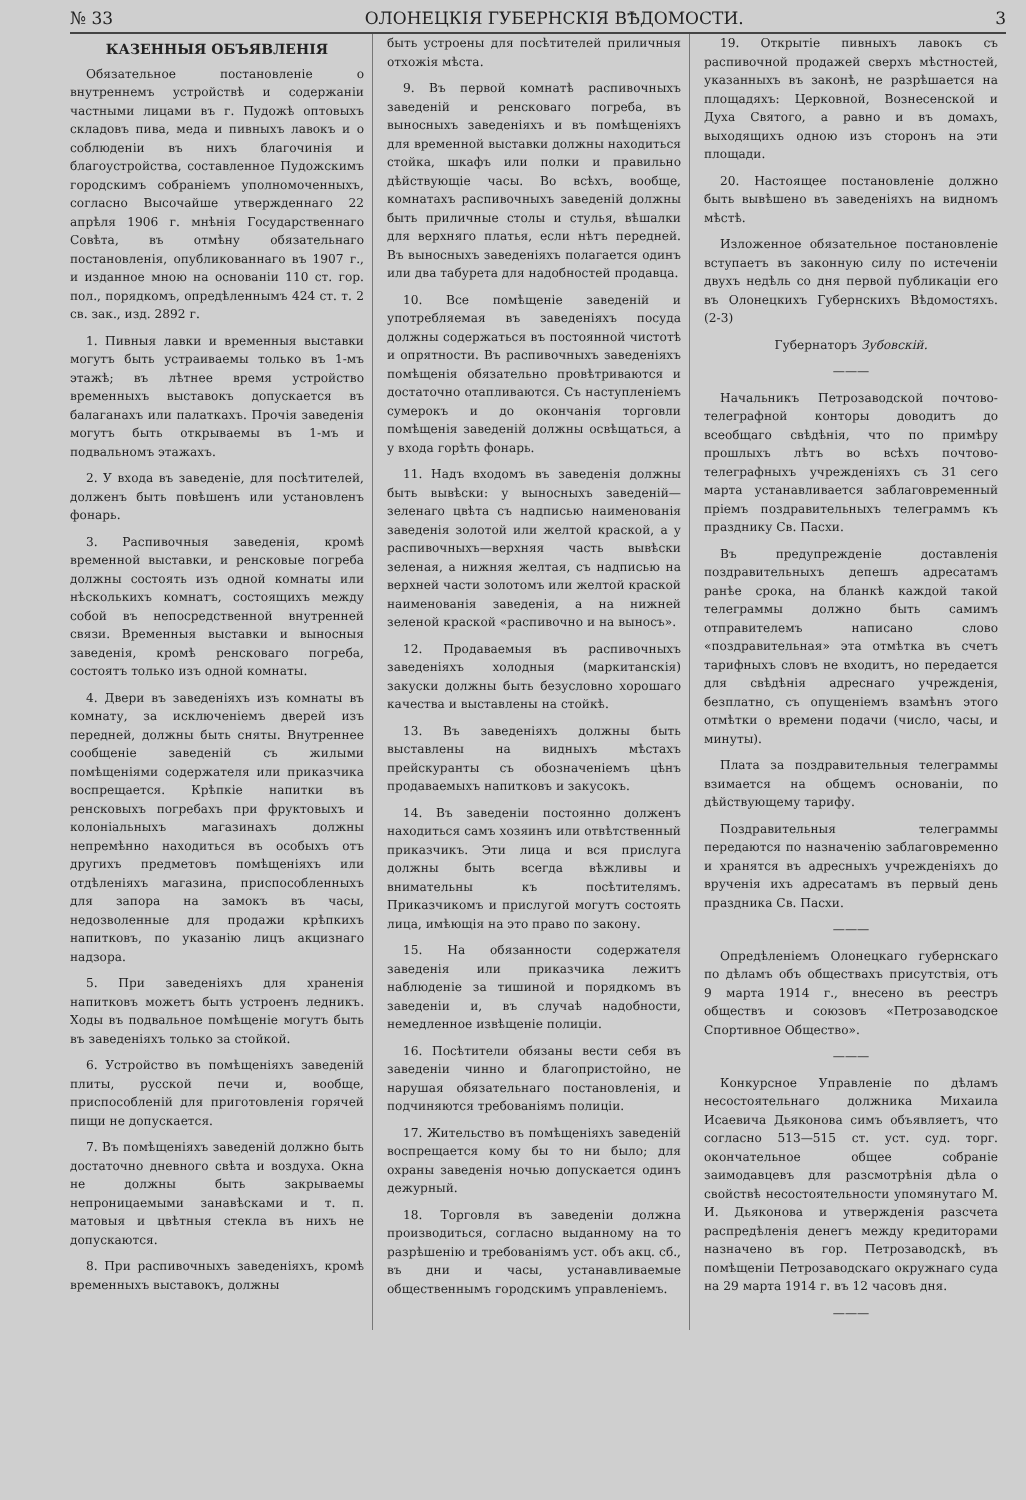№ 33 ОЛОНЕЦКІЯ ГУБЕРНСКІЯ ВѢДОМОСТИ. 3
КАЗЕННЫЯ ОБЪЯВЛЕНІЯ
Обязательное постановленіе о внутреннемъ устройствѣ и содержаніи частными лицами въ г. Пудожѣ оптовыхъ складовъ пива, меда и пивныхъ лавокъ и о соблюденіи въ нихъ благочинія и благоустройства, составленное Пудожскимъ городскимъ собраніемъ уполномоченныхъ, согласно Высочайше утвержденнаго 22 апрѣля 1906 г. мнѣнія Государственнаго Совѣта, въ отмѣну обязательнаго постановленія, опубликованнаго въ 1907 г., и изданное мною на основаніи 110 ст. гор. пол., порядкомъ, опредѣленнымъ 424 ст. т. 2 св. зак., изд. 2892 г.
1. Пивныя лавки и временныя выставки могутъ быть устраиваемы только въ 1-мъ этажѣ; въ лѣтнее время устройство временныхъ выставокъ допускается въ балаганахъ или палаткахъ. Прочія заведенія могутъ быть открываемы въ 1-мъ и подвальномъ этажахъ.
2. У входа въ заведеніе, для посѣтителей, долженъ быть повѣшенъ или установленъ фонарь.
3. Распивочныя заведенія, кромѣ временной выставки, и ренсковые погреба должны состоять изъ одной комнаты или нѣсколькихъ комнатъ, состоящихъ между собой въ непосредственной внутренней связи. Временныя выставки и выносныя заведенія, кромѣ ренсковаго погреба, состоятъ только изъ одной комнаты.
4. Двери въ заведеніяхъ изъ комнаты въ комнату, за исключеніемъ дверей изъ передней, должны быть сняты. Внутреннее сообщеніе заведеній съ жилыми помѣщеніями содержателя или приказчика воспрещается. Крѣпкіе напитки въ ренсковыхъ погребахъ при фруктовыхъ и колоніальныхъ магазинахъ должны непремѣнно находиться въ особыхъ отъ другихъ предметовъ помѣщеніяхъ или отдѣленіяхъ магазина, приспособленныхъ для запора на замокъ въ часы, недозволенные для продажи крѣпкихъ напитковъ, по указанію лицъ акцизнаго надзора.
5. При заведеніяхъ для храненія напитковъ можетъ быть устроенъ ледникъ. Ходы въ подвальное помѣщеніе могутъ быть въ заведеніяхъ только за стойкой.
6. Устройство въ помѣщеніяхъ заведеній плиты, русской печи и, вообще, приспособленій для приготовленія горячей пищи не допускается.
7. Въ помѣщеніяхъ заведеній должно быть достаточно дневного свѣта и воздуха. Окна не должны быть закрываемы непроницаемыми занавѣсками и т. п. матовыя и цвѣтныя стекла въ нихъ не допускаются.
8. При распивочныхъ заведеніяхъ, кромѣ временныхъ выставокъ, должны
быть устроены для посѣтителей приличныя отхожія мѣста.
9. Въ первой комнатѣ распивочныхъ заведеній и ренсковаго погреба, въ выносныхъ заведеніяхъ и въ помѣщеніяхъ для временной выставки должны находиться стойка, шкафъ или полки и правильно дѣйствующіе часы. Во всѣхъ, вообще, комнатахъ распивочныхъ заведеній должны быть приличные столы и стулья, вѣшалки для верхняго платья, если нѣтъ передней. Въ выносныхъ заведеніяхъ полагается одинъ или два табурета для надобностей продавца.
10. Все помѣщеніе заведеній и употребляемая въ заведеніяхъ посуда должны содержаться въ постоянной чистотѣ и опрятности. Въ распивочныхъ заведеніяхъ помѣщенія обязательно провѣтриваются и достаточно отапливаются. Съ наступленіемъ сумерокъ и до окончанія торговли помѣщенія заведеній должны освѣщаться, а у входа горѣть фонарь.
11. Надъ входомъ въ заведенія должны быть вывѣски: у выносныхъ заведеній—зеленаго цвѣта съ надписью наименованія заведенія золотой или желтой краской, а у распивочныхъ—верхняя часть вывѣски зеленая, а нижняя желтая, съ надписью на верхней части золотомъ или желтой краской наименованія заведенія, а на нижней зеленой краской «распивочно и на выносъ».
12. Продаваемыя въ распивочныхъ заведеніяхъ холодныя (маркитанскія) закуски должны быть безусловно хорошаго качества и выставлены на стойкѣ.
13. Въ заведеніяхъ должны быть выставлены на видныхъ мѣстахъ прейскуранты съ обозначеніемъ цѣнъ продаваемыхъ напитковъ и закусокъ.
14. Въ заведеніи постоянно долженъ находиться самъ хозяинъ или отвѣтственный приказчикъ. Эти лица и вся прислуга должны быть всегда вѣжливы и внимательны къ посѣтителямъ. Приказчикомъ и прислугой могутъ состоять лица, имѣющія на это право по закону.
15. На обязанности содержателя заведенія или приказчика лежитъ наблюденіе за тишиной и порядкомъ въ заведеніи и, въ случаѣ надобности, немедленное извѣщеніе полиціи.
16. Посѣтители обязаны вести себя въ заведеніи чинно и благопристойно, не нарушая обязательнаго постановленія, и подчиняются требованіямъ полиціи.
17. Жительство въ помѣщеніяхъ заведеній воспрещается кому бы то ни было; для охраны заведенія ночью допускается одинъ дежурный.
18. Торговля въ заведеніи должна производиться, согласно выданному на то разрѣшенію и требованіямъ уст. объ акц. сб., въ дни и часы, устанавливаемые общественнымъ городскимъ управленіемъ.
19. Открытіе пивныхъ лавокъ съ распивочной продажей сверхъ мѣстностей, указанныхъ въ законѣ, не разрѣшается на площадяхъ: Церковной, Вознесенской и Духа Святого, а равно и въ домахъ, выходящихъ одною изъ сторонъ на эти площади.
20. Настоящее постановленіе должно быть вывѣшено въ заведеніяхъ на видномъ мѣстѣ.
Изложенное обязательное постановленіе вступаетъ въ законную силу по истеченіи двухъ недѣль со дня первой публикаціи его въ Олонецкихъ Губернскихъ Вѣдомостяхъ. (2-3)
Губернаторъ Зубовскій.
———
Начальникъ Петрозаводской почтово-телеграфной конторы доводитъ до всеобщаго свѣдѣнія, что по примѣру прошлыхъ лѣтъ во всѣхъ почтово-телеграфныхъ учрежденіяхъ съ 31 сего марта устанавливается заблаговременный пріемъ поздравительныхъ телеграммъ къ празднику Св. Пасхи.
Въ предупрежденіе доставленія поздравительныхъ депешъ адресатамъ ранѣе срока, на бланкѣ каждой такой телеграммы должно быть самимъ отправителемъ написано слово «поздравительная» эта отмѣтка въ счетъ тарифныхъ словъ не входитъ, но передается для свѣдѣнія адреснаго учрежденія, безплатно, съ опущеніемъ взамѣнъ этого отмѣтки о времени подачи (число, часы, и минуты).
Плата за поздравительныя телеграммы взимается на общемъ основаніи, по дѣйствующему тарифу.
Поздравительныя телеграммы передаются по назначенію заблаговременно и хранятся въ адресныхъ учрежденіяхъ до врученія ихъ адресатамъ въ первый день праздника Св. Пасхи.
———
Опредѣленіемъ Олонецкаго губернскаго по дѣламъ объ обществахъ присутствія, отъ 9 марта 1914 г., внесено въ реестръ обществъ и союзовъ «Петрозаводское Спортивное Общество».
———
Конкурсное Управленіе по дѣламъ несостоятельнаго должника Михаила Исаевича Дьяконова симъ объявляетъ, что согласно 513—515 ст. уст. суд. торг. окончательное общее собраніе заимодавцевъ для разсмотрѣнія дѣла о свойствѣ несостоятельности упомянутаго М. И. Дьяконова и утвержденія разсчета распредѣленія денегъ между кредиторами назначено въ гор. Петрозаводскѣ, въ помѣщеніи Петрозаводскаго окружнаго суда на 29 марта 1914 г. въ 12 часовъ дня.
———